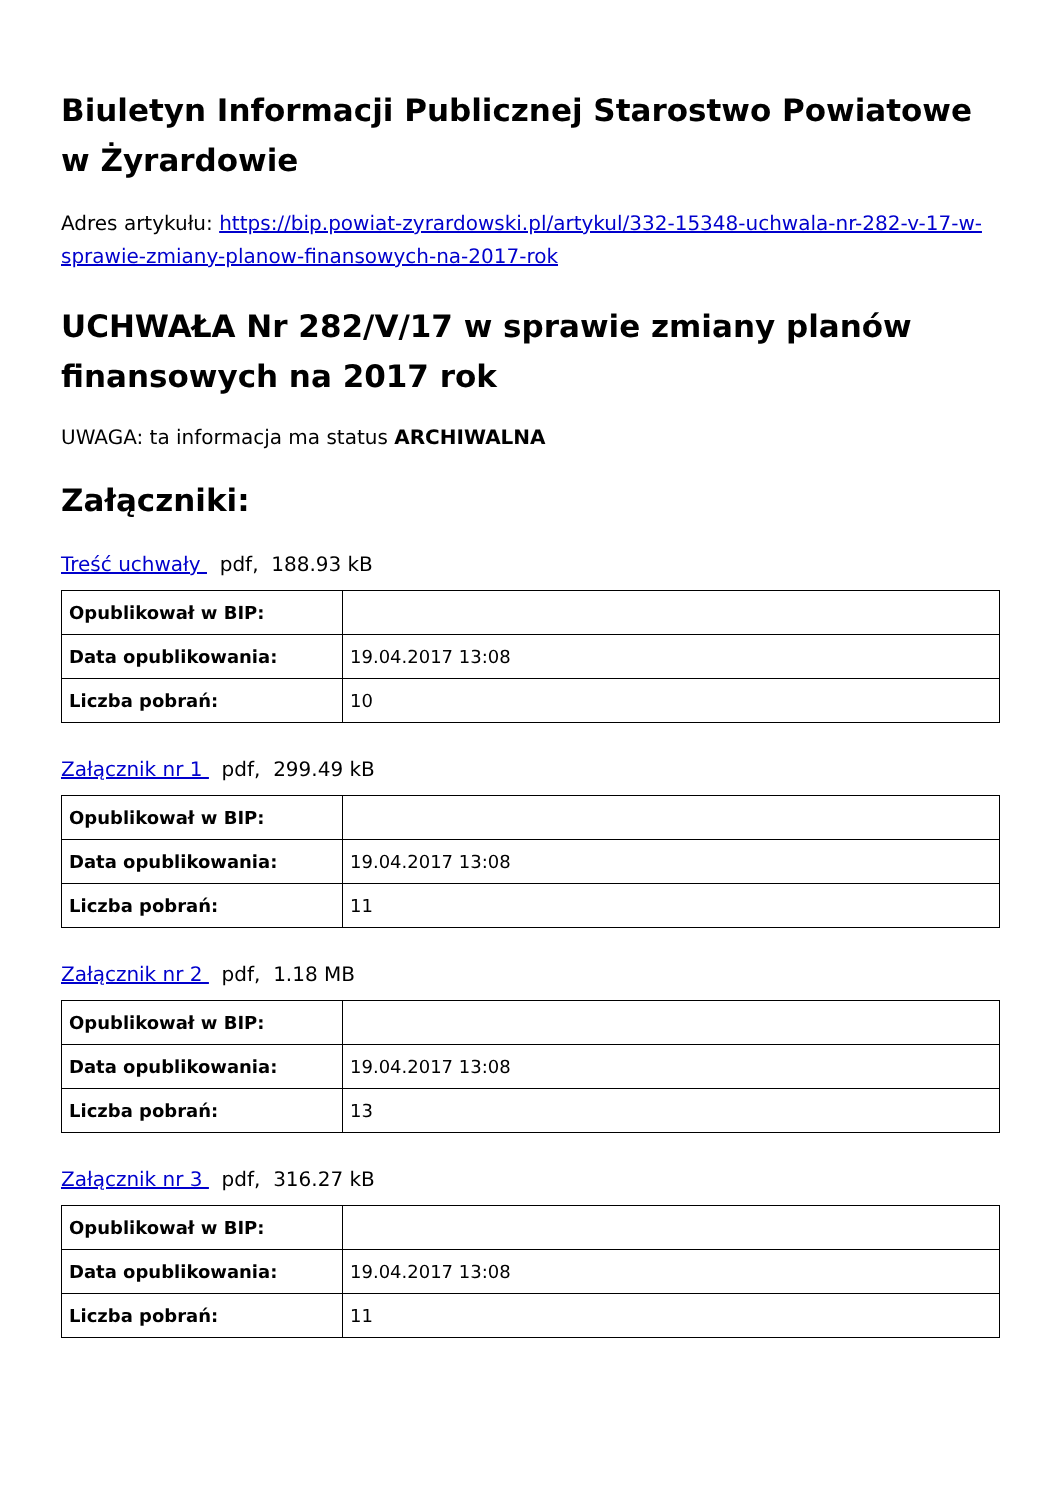Biuletyn Informacji Publicznej Starostwo Powiatowe w Żyrardowie
Adres artykułu: https://bip.powiat-zyrardowski.pl/artykul/332-15348-uchwala-nr-282-v-17-w-sprawie-zmiany-planow-finansowych-na-2017-rok
UCHWAŁA Nr 282/V/17 w sprawie zmiany planów finansowych na 2017 rok
UWAGA: ta informacja ma status ARCHIWALNA
Załączniki:
Treść uchwały pdf, 188.93 kB
| Opublikował w BIP: | |
| Data opublikowania: | 19.04.2017 13:08 |
| Liczba pobrań: | 10 |
Załącznik nr 1 pdf, 299.49 kB
| Opublikował w BIP: | |
| Data opublikowania: | 19.04.2017 13:08 |
| Liczba pobrań: | 11 |
Załącznik nr 2 pdf, 1.18 MB
| Opublikował w BIP: | |
| Data opublikowania: | 19.04.2017 13:08 |
| Liczba pobrań: | 13 |
Załącznik nr 3 pdf, 316.27 kB
| Opublikował w BIP: | |
| Data opublikowania: | 19.04.2017 13:08 |
| Liczba pobrań: | 11 |